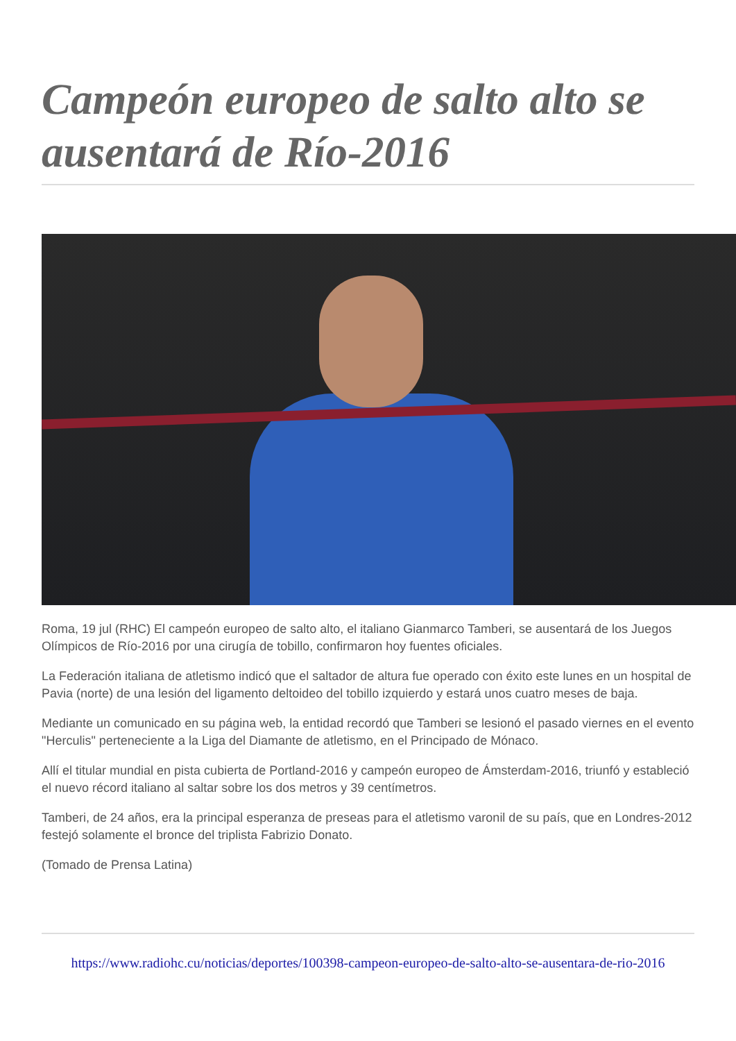Campeón europeo de salto alto se ausentará de Río-2016
Roma, 19 jul (RHC) El campeón europeo de salto alto, el italiano Gianmarco Tamberi, se ausentará de los Juegos Olímpicos de Río-2016 por una cirugía de tobillo, confirmaron hoy fuentes oficiales.
La Federación italiana de atletismo indicó que el saltador de altura fue operado con éxito este lunes en un hospital de Pavia (norte) de una lesión del ligamento deltoideo del tobillo izquierdo y estará unos cuatro meses de baja.
Mediante un comunicado en su página web, la entidad recordó que Tamberi se lesionó el pasado viernes en el evento "Herculis" perteneciente a la Liga del Diamante de atletismo, en el Principado de Mónaco.
Allí el titular mundial en pista cubierta de Portland-2016 y campeón europeo de Ámsterdam-2016, triunfó y estableció el nuevo récord italiano al saltar sobre los dos metros y 39 centímetros.
Tamberi, de 24 años, era la principal esperanza de preseas para el atletismo varonil de su país, que en Londres-2012 festejó solamente el bronce del triplista Fabrizio Donato.
(Tomado de Prensa Latina)
https://www.radiohc.cu/noticias/deportes/100398-campeon-europeo-de-salto-alto-se-ausentara-de-rio-2016